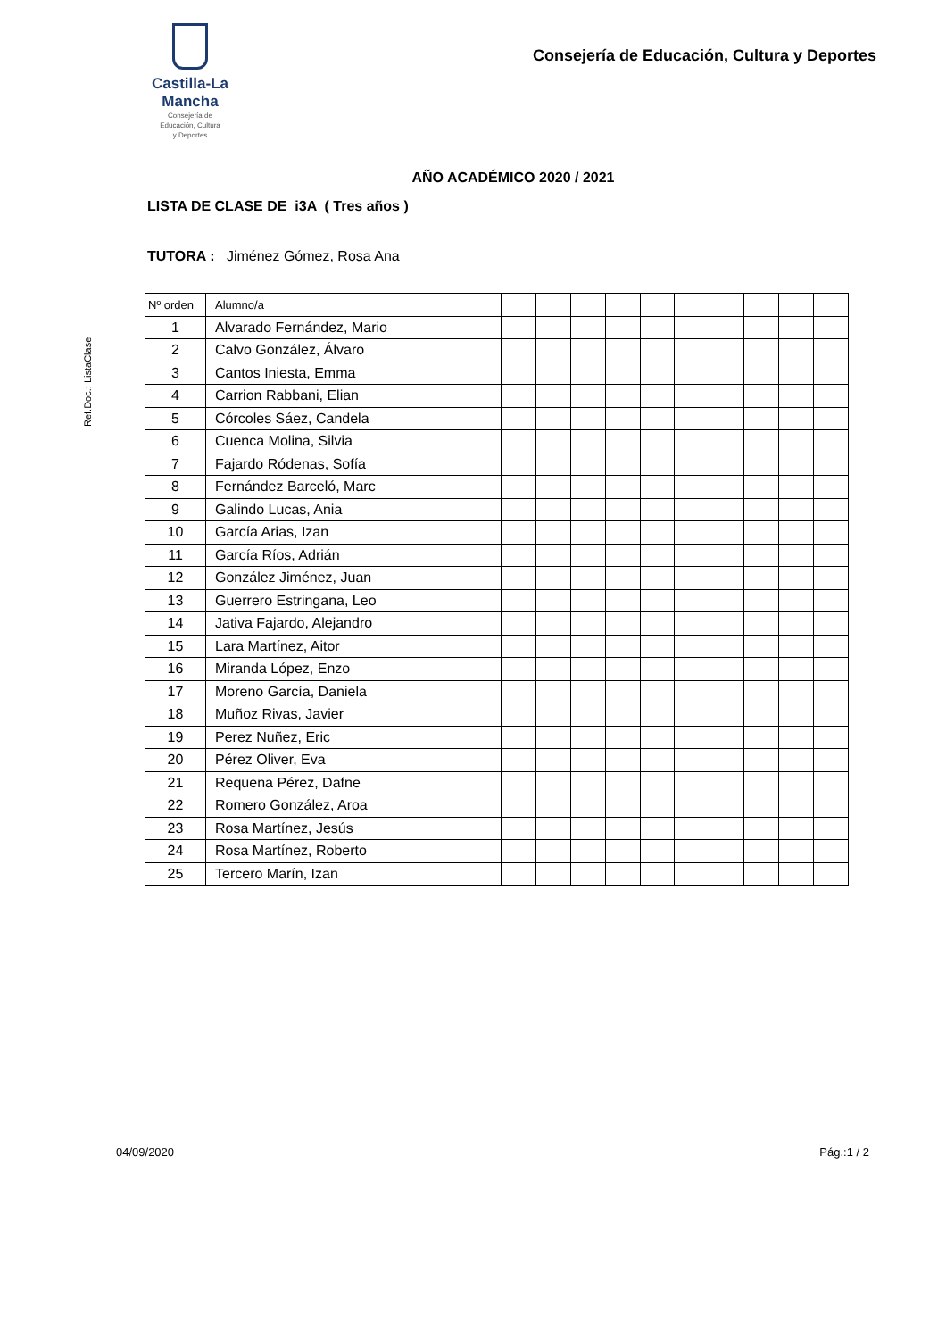Castilla-La Mancha
Consejería de
Educación, Cultura
y Deportes
Consejería de Educación, Cultura y Deportes
AÑO ACADÉMICO 2020 / 2021
LISTA DE CLASE DE i3A ( Tres años )
TUTORA : Jiménez Gómez, Rosa Ana
Ref.Doc.: ListaClase
| Nº orden | Alumno/a | | | | | | | | | | |
| --- | --- | --- | --- | --- | --- | --- | --- | --- | --- | --- | --- |
| 1 | Alvarado Fernández, Mario | | | | | | | | | | |
| 2 | Calvo González, Álvaro | | | | | | | | | | |
| 3 | Cantos Iniesta, Emma | | | | | | | | | | |
| 4 | Carrion Rabbani, Elian | | | | | | | | | | |
| 5 | Córcoles Sáez, Candela | | | | | | | | | | |
| 6 | Cuenca Molina, Silvia | | | | | | | | | | |
| 7 | Fajardo Ródenas, Sofía | | | | | | | | | | |
| 8 | Fernández Barceló, Marc | | | | | | | | | | |
| 9 | Galindo Lucas, Ania | | | | | | | | | | |
| 10 | García Arias, Izan | | | | | | | | | | |
| 11 | García Ríos, Adrián | | | | | | | | | | |
| 12 | González Jiménez, Juan | | | | | | | | | | |
| 13 | Guerrero Estringana, Leo | | | | | | | | | | |
| 14 | Jativa Fajardo, Alejandro | | | | | | | | | | |
| 15 | Lara Martínez, Aitor | | | | | | | | | | |
| 16 | Miranda López, Enzo | | | | | | | | | | |
| 17 | Moreno García, Daniela | | | | | | | | | | |
| 18 | Muñoz Rivas, Javier | | | | | | | | | | |
| 19 | Perez Nuñez, Eric | | | | | | | | | | |
| 20 | Pérez Oliver, Eva | | | | | | | | | | |
| 21 | Requena Pérez, Dafne | | | | | | | | | | |
| 22 | Romero González, Aroa | | | | | | | | | | |
| 23 | Rosa Martínez, Jesús | | | | | | | | | | |
| 24 | Rosa Martínez, Roberto | | | | | | | | | | |
| 25 | Tercero Marín, Izan | | | | | | | | | | |
04/09/2020 Pág.:1 / 2